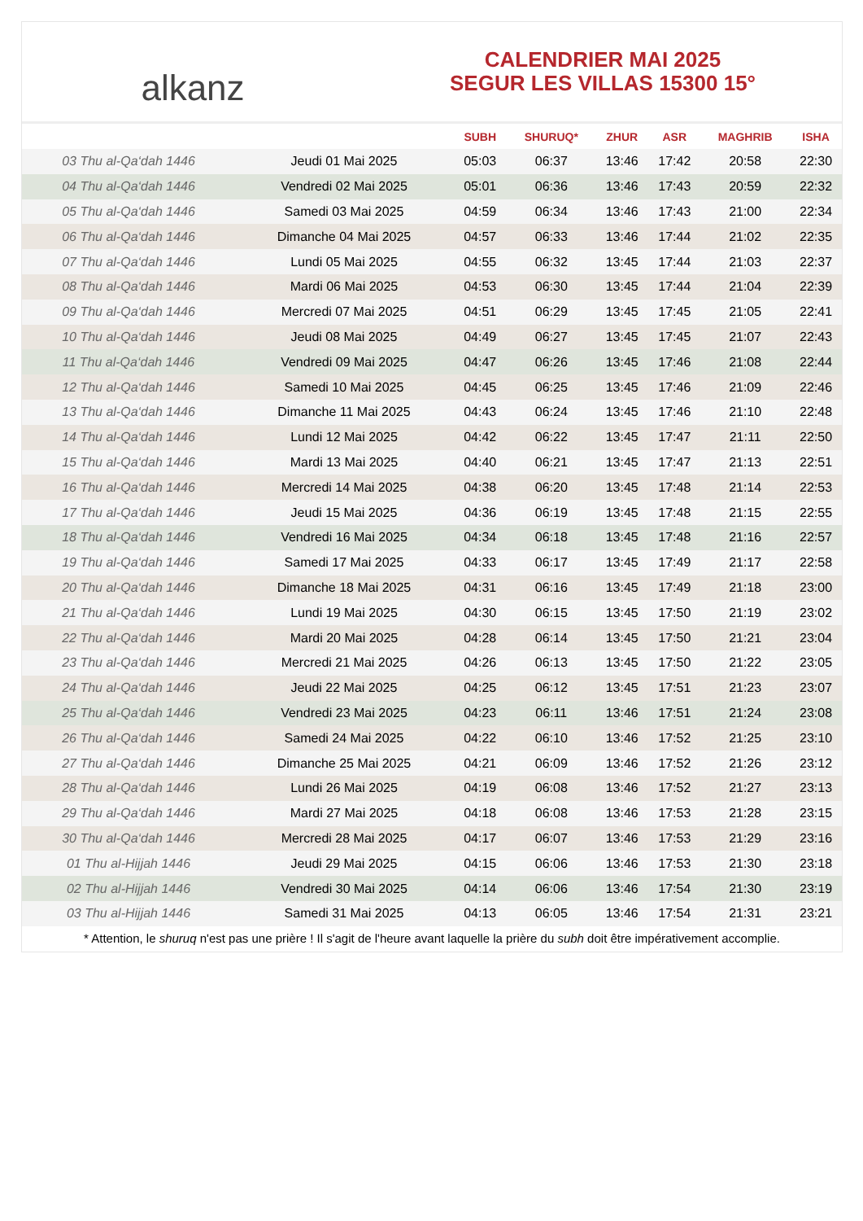alkanz
CALENDRIER MAI 2025
SEGUR LES VILLAS 15300 15°
| | | SUBH | SHURUQ* | ZHUR | ASR | MAGHRIB | ISHA |
| --- | --- | --- | --- | --- | --- | --- | --- |
| 03 Thu al-Qa‘dah 1446 | Jeudi 01 Mai 2025 | 05:03 | 06:37 | 13:46 | 17:42 | 20:58 | 22:30 |
| 04 Thu al-Qa‘dah 1446 | Vendredi 02 Mai 2025 | 05:01 | 06:36 | 13:46 | 17:43 | 20:59 | 22:32 |
| 05 Thu al-Qa‘dah 1446 | Samedi 03 Mai 2025 | 04:59 | 06:34 | 13:46 | 17:43 | 21:00 | 22:34 |
| 06 Thu al-Qa‘dah 1446 | Dimanche 04 Mai 2025 | 04:57 | 06:33 | 13:46 | 17:44 | 21:02 | 22:35 |
| 07 Thu al-Qa‘dah 1446 | Lundi 05 Mai 2025 | 04:55 | 06:32 | 13:45 | 17:44 | 21:03 | 22:37 |
| 08 Thu al-Qa‘dah 1446 | Mardi 06 Mai 2025 | 04:53 | 06:30 | 13:45 | 17:44 | 21:04 | 22:39 |
| 09 Thu al-Qa‘dah 1446 | Mercredi 07 Mai 2025 | 04:51 | 06:29 | 13:45 | 17:45 | 21:05 | 22:41 |
| 10 Thu al-Qa‘dah 1446 | Jeudi 08 Mai 2025 | 04:49 | 06:27 | 13:45 | 17:45 | 21:07 | 22:43 |
| 11 Thu al-Qa‘dah 1446 | Vendredi 09 Mai 2025 | 04:47 | 06:26 | 13:45 | 17:46 | 21:08 | 22:44 |
| 12 Thu al-Qa‘dah 1446 | Samedi 10 Mai 2025 | 04:45 | 06:25 | 13:45 | 17:46 | 21:09 | 22:46 |
| 13 Thu al-Qa‘dah 1446 | Dimanche 11 Mai 2025 | 04:43 | 06:24 | 13:45 | 17:46 | 21:10 | 22:48 |
| 14 Thu al-Qa‘dah 1446 | Lundi 12 Mai 2025 | 04:42 | 06:22 | 13:45 | 17:47 | 21:11 | 22:50 |
| 15 Thu al-Qa‘dah 1446 | Mardi 13 Mai 2025 | 04:40 | 06:21 | 13:45 | 17:47 | 21:13 | 22:51 |
| 16 Thu al-Qa‘dah 1446 | Mercredi 14 Mai 2025 | 04:38 | 06:20 | 13:45 | 17:48 | 21:14 | 22:53 |
| 17 Thu al-Qa‘dah 1446 | Jeudi 15 Mai 2025 | 04:36 | 06:19 | 13:45 | 17:48 | 21:15 | 22:55 |
| 18 Thu al-Qa‘dah 1446 | Vendredi 16 Mai 2025 | 04:34 | 06:18 | 13:45 | 17:48 | 21:16 | 22:57 |
| 19 Thu al-Qa‘dah 1446 | Samedi 17 Mai 2025 | 04:33 | 06:17 | 13:45 | 17:49 | 21:17 | 22:58 |
| 20 Thu al-Qa‘dah 1446 | Dimanche 18 Mai 2025 | 04:31 | 06:16 | 13:45 | 17:49 | 21:18 | 23:00 |
| 21 Thu al-Qa‘dah 1446 | Lundi 19 Mai 2025 | 04:30 | 06:15 | 13:45 | 17:50 | 21:19 | 23:02 |
| 22 Thu al-Qa‘dah 1446 | Mardi 20 Mai 2025 | 04:28 | 06:14 | 13:45 | 17:50 | 21:21 | 23:04 |
| 23 Thu al-Qa‘dah 1446 | Mercredi 21 Mai 2025 | 04:26 | 06:13 | 13:45 | 17:50 | 21:22 | 23:05 |
| 24 Thu al-Qa‘dah 1446 | Jeudi 22 Mai 2025 | 04:25 | 06:12 | 13:45 | 17:51 | 21:23 | 23:07 |
| 25 Thu al-Qa‘dah 1446 | Vendredi 23 Mai 2025 | 04:23 | 06:11 | 13:46 | 17:51 | 21:24 | 23:08 |
| 26 Thu al-Qa‘dah 1446 | Samedi 24 Mai 2025 | 04:22 | 06:10 | 13:46 | 17:52 | 21:25 | 23:10 |
| 27 Thu al-Qa‘dah 1446 | Dimanche 25 Mai 2025 | 04:21 | 06:09 | 13:46 | 17:52 | 21:26 | 23:12 |
| 28 Thu al-Qa‘dah 1446 | Lundi 26 Mai 2025 | 04:19 | 06:08 | 13:46 | 17:52 | 21:27 | 23:13 |
| 29 Thu al-Qa‘dah 1446 | Mardi 27 Mai 2025 | 04:18 | 06:08 | 13:46 | 17:53 | 21:28 | 23:15 |
| 30 Thu al-Qa‘dah 1446 | Mercredi 28 Mai 2025 | 04:17 | 06:07 | 13:46 | 17:53 | 21:29 | 23:16 |
| 01 Thu al-Hijjah 1446 | Jeudi 29 Mai 2025 | 04:15 | 06:06 | 13:46 | 17:53 | 21:30 | 23:18 |
| 02 Thu al-Hijjah 1446 | Vendredi 30 Mai 2025 | 04:14 | 06:06 | 13:46 | 17:54 | 21:30 | 23:19 |
| 03 Thu al-Hijjah 1446 | Samedi 31 Mai 2025 | 04:13 | 06:05 | 13:46 | 17:54 | 21:31 | 23:21 |
* Attention, le shuruq n'est pas une prière ! Il s'agit de l'heure avant laquelle la prière du subh doit être impérativement accomplie.